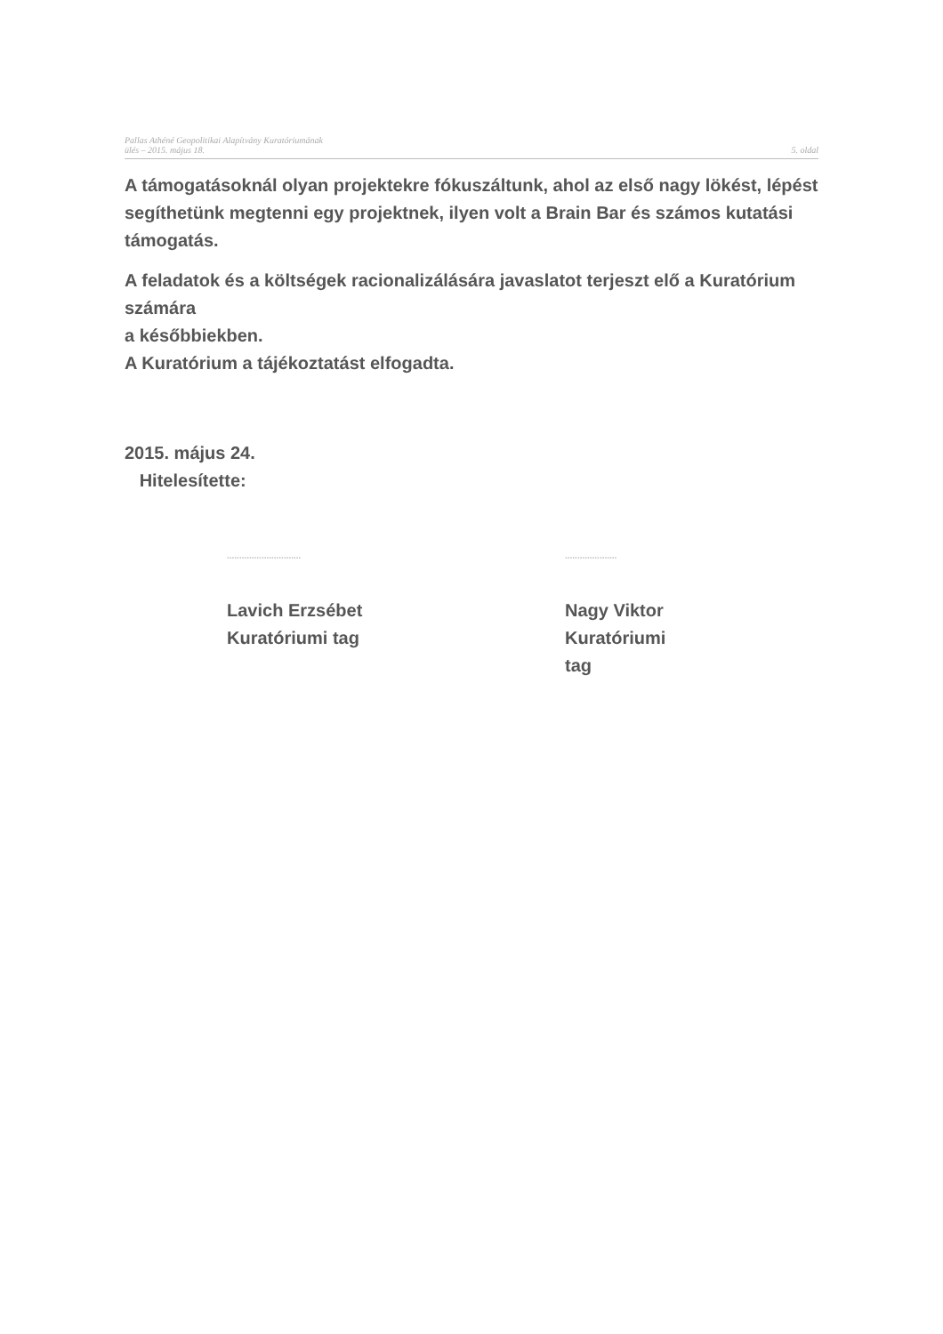Pallas Athéné Geopolitikai Alapítvány Kuratóriumának
ülés – 2015. május 18.
5. oldal
A támogatásoknál olyan projektekre fókuszáltunk, ahol az első nagy lökést, lépést segíthetünk megtenni egy projektnek, ilyen volt a Brain Bar és számos kutatási támogatás.
A feladatok és a költségek racionalizálására javaslatot terjeszt elő a Kuratórium számára
a későbbiekben.
A Kuratórium a tájékoztatást elfogadta.
2015. május 24.
Hitelesítette:
..............................
Lavich Erzsébet
Kuratóriumi tag
.....................
Nagy Viktor
Kuratóriumi tag